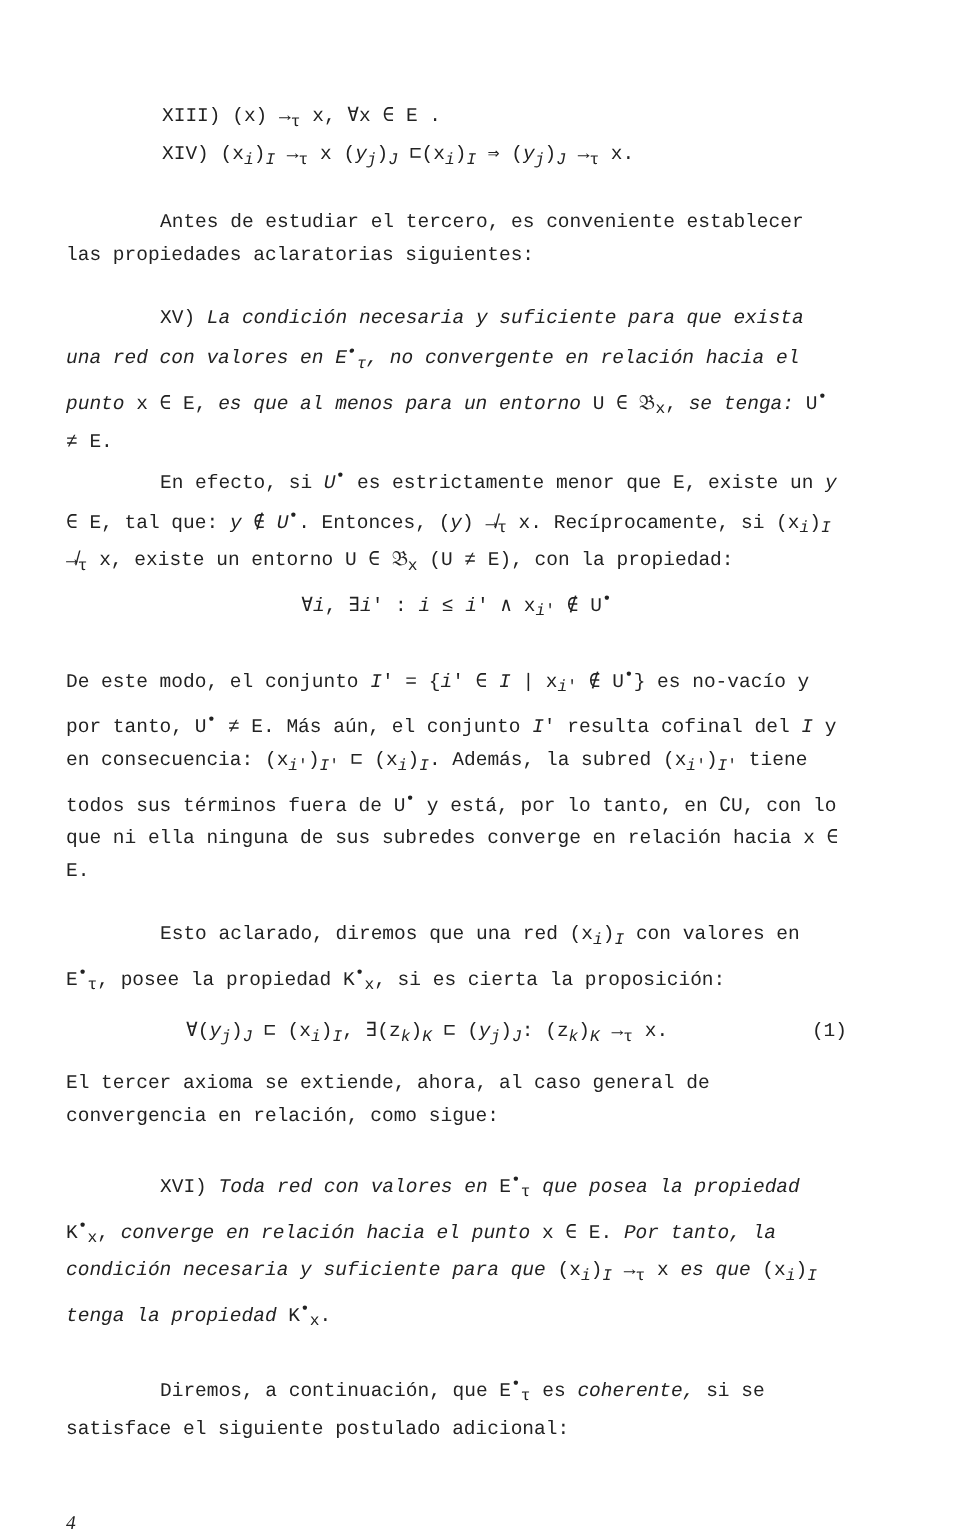XIII) (x) →<sub>τ</sub> x, ∀x ∈ E .
XIV) (x<sub>i</sub>)<sub>I</sub> →<sub>τ</sub> x (y<sub>j</sub>)<sub>J</sub> ⊏(x<sub>i</sub>)<sub>I</sub> ⇒ (y<sub>j</sub>)<sub>J</sub> →<sub>τ</sub> x.
Antes de estudiar el tercero, es conveniente establecer las propiedades aclaratorias siguientes:
XV) La condición necesaria y suficiente para que exista una red con valores en E<sup>•</sup><sub>τ</sub>, no convergente en relación hacia el punto x ∈ E, es que al menos para un entorno U ∈ 𝔅<sub>x</sub>, se tenga: U<sup>•</sup> ≠ E.
En efecto, si U<sup>•</sup> es estrictamente menor que E, existe un y ∈ E, tal que: y ∉ U<sup>•</sup>. Entonces, (y) ↛<sub>τ</sub> x. Recíprocamente, si (x<sub>i</sub>)<sub>I</sub> ↛<sub>τ</sub> x, existe un entorno U ∈ 𝔅<sub>x</sub> (U ≠ E), con la propiedad:
∀i, ∃i' : i ≤ i' ∧ x<sub>i'</sub> ∉ U<sup>•</sup>
De este modo, el conjunto I' = {i' ∈ I | x<sub>i'</sub> ∉ U<sup>•</sup>} es no-vacío y por tanto, U<sup>•</sup> ≠ E. Más aún, el conjunto I' resulta cofinal del I y en consecuencia: (x<sub>i'</sub>)<sub>I'</sub> ⊏ (x<sub>i</sub>)<sub>I</sub>. Además, la subred (x<sub>i'</sub>)<sub>I'</sub> tiene todos sus términos fuera de U<sup>•</sup> y está, por lo tanto, en ∁U, con lo que ni ella ninguna de sus subredes converge en relación hacia x ∈ E.
Esto aclarado, diremos que una red (x<sub>i</sub>)<sub>I</sub> con valores en E<sup>•</sup><sub>τ</sub>, posee la propiedad K<sup>•</sup><sub>x</sub>, si es cierta la proposición:
∀(y<sub>j</sub>)<sub>J</sub> ⊏ (x<sub>i</sub>)<sub>I</sub>, ∃(z<sub>k</sub>)<sub>K</sub> ⊏ (y<sub>j</sub>)<sub>J</sub>: (z<sub>k</sub>)<sub>K</sub> →<sub>τ</sub> x. (1)
El tercer axioma se extiende, ahora, al caso general de convergencia en relación, como sigue:
XVI) Toda red con valores en E<sup>•</sup><sub>τ</sub> que posea la propiedad K<sup>•</sup><sub>x</sub>, converge en relación hacia el punto x ∈ E. Por tanto, la condición necesaria y suficiente para que (x<sub>i</sub>)<sub>I</sub> →<sub>τ</sub> x es que (x<sub>i</sub>)<sub>I</sub> tenga la propiedad K<sup>•</sup><sub>x</sub>.
Diremos, a continuación, que E<sup>•</sup><sub>τ</sub> es coherente, si se satisface el siguiente postulado adicional:
4